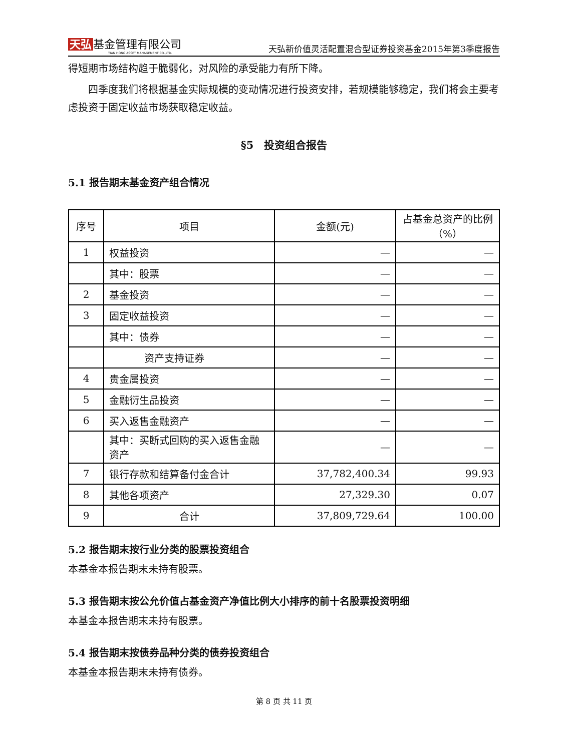天弘 基金管理有限公司
TIAN HONG ASSET MANAGEMENT CO.,LTD.
天弘新价值灵活配置混合型证券投资基金2015年第3季度报告
得短期市场结构趋于脆弱化，对风险的承受能力有所下降。
四季度我们将根据基金实际规模的变动情况进行投资安排，若规模能够稳定，我们将会主要考虑投资于固定收益市场获取稳定收益。
§5　投资组合报告
5.1 报告期末基金资产组合情况
| 序号 | 项目 | 金额(元) | 占基金总资产的比例（%） |
| --- | --- | --- | --- |
| 1 | 权益投资 | — | — |
| | 其中：股票 | — | — |
| 2 | 基金投资 | — | — |
| 3 | 固定收益投资 | — | — |
| | 其中：债券 | — | — |
| | 资产支持证券 | — | — |
| 4 | 贵金属投资 | — | — |
| 5 | 金融衍生品投资 | — | — |
| 6 | 买入返售金融资产 | — | — |
| | 其中：买断式回购的买入返售金融资产 | — | — |
| 7 | 银行存款和结算备付金合计 | 37,782,400.34 | 99.93 |
| 8 | 其他各项资产 | 27,329.30 | 0.07 |
| 9 | 合计 | 37,809,729.64 | 100.00 |
5.2 报告期末按行业分类的股票投资组合
本基金本报告期末未持有股票。
5.3 报告期末按公允价值占基金资产净值比例大小排序的前十名股票投资明细
本基金本报告期末未持有股票。
5.4 报告期末按债券品种分类的债券投资组合
本基金本报告期末未持有债券。
第 8 页 共 11 页